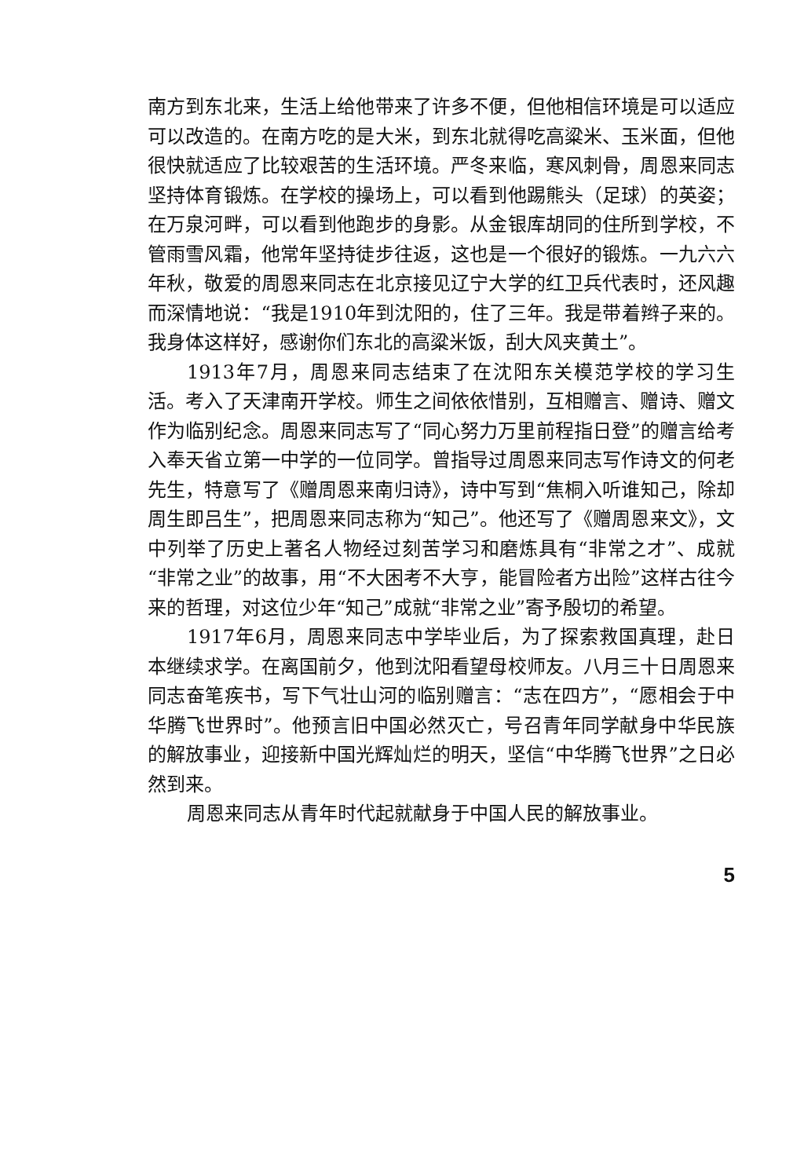南方到东北来，生活上给他带来了许多不便，但他相信环境是可以适应可以改造的。在南方吃的是大米，到东北就得吃高粱米、玉米面，但他很快就适应了比较艰苦的生活环境。严冬来临，寒风刺骨，周恩来同志坚持体育锻炼。在学校的操场上，可以看到他踢熊头（足球）的英姿；在万泉河畔，可以看到他跑步的身影。从金银库胡同的住所到学校，不管雨雪风霜，他常年坚持徒步往返，这也是一个很好的锻炼。一九六六年秋，敬爱的周恩来同志在北京接见辽宁大学的红卫兵代表时，还风趣而深情地说：“我是1910年到沈阳的，住了三年。我是带着辫子来的。我身体这样好，感谢你们东北的高粱米饭，刮大风夹黄土”。
1913年7月，周恩来同志结束了在沈阳东关模范学校的学习生活。考入了天津南开学校。师生之间依依惜别，互相赠言、赠诗、赠文作为临别纪念。周恩来同志写了“同心努力万里前程指日登”的赠言给考入奉天省立第一中学的一位同学。曾指导过周恩来同志写作诗文的何老先生，特意写了《赠周恩来南归诗》，诗中写到“焦桐入听谁知己，除却周生即吕生”，把周恩来同志称为“知己”。他还写了《赠周恩来文》，文中列举了历史上著名人物经过刻苦学习和磨炼具有“非常之才”、成就“非常之业”的故事，用“不大困考不大亨，能冒险者方出险”这样古往今来的哲理，对这位少年“知己”成就“非常之业”寄予殷切的希望。
1917年6月，周恩来同志中学毕业后，为了探索救国真理，赴日本继续求学。在离国前夕，他到沈阳看望母校师友。八月三十日周恩来同志奋笔疾书，写下气壮山河的临别赠言：“志在四方”，“愿相会于中华腾飞世界时”。他预言旧中国必然灭亡，号召青年同学献身中华民族的解放事业，迎接新中国光辉灿烂的明天，坚信“中华腾飞世界”之日必然到来。
周恩来同志从青年时代起就献身于中国人民的解放事业。
5